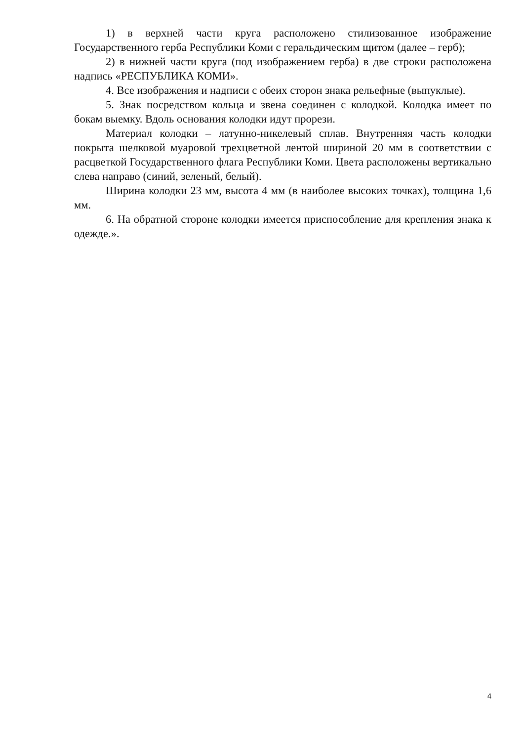1) в верхней части круга расположено стилизованное изображение Государственного герба Республики Коми с геральдическим щитом (далее – герб);
2) в нижней части круга (под изображением герба) в две строки расположена надпись «РЕСПУБЛИКА КОМИ».
4. Все изображения и надписи с обеих сторон знака рельефные (выпуклые).
5. Знак посредством кольца и звена соединен с колодкой. Колодка имеет по бокам выемку. Вдоль основания колодки идут прорези.
Материал колодки – латунно-никелевый сплав. Внутренняя часть колодки покрыта шелковой муаровой трехцветной лентой шириной 20 мм в соответствии с расцветкой Государственного флага Республики Коми. Цвета расположены вертикально слева направо (синий, зеленый, белый).
Ширина колодки 23 мм, высота 4 мм (в наиболее высоких точках), толщина 1,6 мм.
6. На обратной стороне колодки имеется приспособление для крепления знака к одежде.».
4